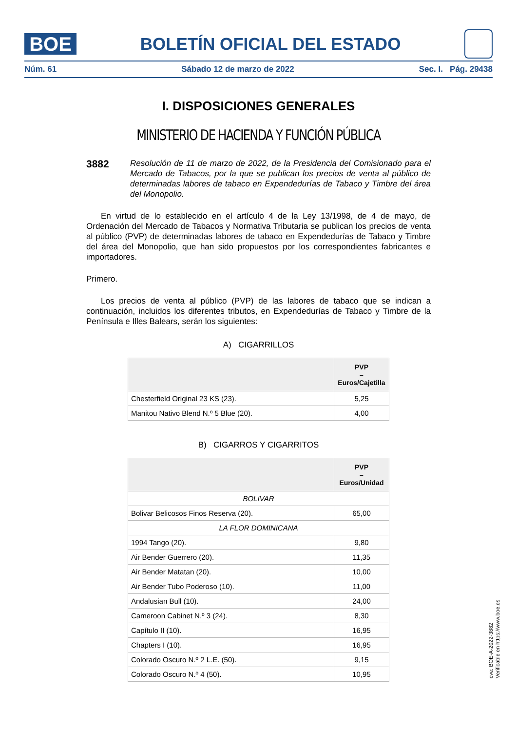BOE
BOLETÍN OFICIAL DEL ESTADO
Núm. 61 Sábado 12 de marzo de 2022 Sec. I. Pág. 29438
I. DISPOSICIONES GENERALES
MINISTERIO DE HACIENDA Y FUNCIÓN PÚBLICA
3882
Resolución de 11 de marzo de 2022, de la Presidencia del Comisionado para el Mercado de Tabacos, por la que se publican los precios de venta al público de determinadas labores de tabaco en Expendedurías de Tabaco y Timbre del área del Monopolio.
En virtud de lo establecido en el artículo 4 de la Ley 13/1998, de 4 de mayo, de Ordenación del Mercado de Tabacos y Normativa Tributaria se publican los precios de venta al público (PVP) de determinadas labores de tabaco en Expendedurías de Tabaco y Timbre del área del Monopolio, que han sido propuestos por los correspondientes fabricantes e importadores.
Primero.
Los precios de venta al público (PVP) de las labores de tabaco que se indican a continuación, incluidos los diferentes tributos, en Expendedurías de Tabaco y Timbre de la Península e Illes Balears, serán los siguientes:
A) CIGARRILLOS
| | PVP – Euros/Cajetilla |
| --- | --- |
| Chesterfield Original 23 KS (23). | 5,25 |
| Manitou Nativo Blend N.º 5 Blue (20). | 4,00 |
B) CIGARROS Y CIGARRITOS
| | PVP – Euros/Unidad |
| --- | --- |
| BOLIVAR | |
| Bolivar Belicosos Finos Reserva (20). | 65,00 |
| LA FLOR DOMINICANA | |
| 1994 Tango (20). | 9,80 |
| Air Bender Guerrero (20). | 11,35 |
| Air Bender Matatan (20). | 10,00 |
| Air Bender Tubo Poderoso (10). | 11,00 |
| Andalusian Bull (10). | 24,00 |
| Cameroon Cabinet N.º 3 (24). | 8,30 |
| Capítulo II (10). | 16,95 |
| Chapters I (10). | 16,95 |
| Colorado Oscuro N.º 2 L.E. (50). | 9,15 |
| Colorado Oscuro N.º 4 (50). | 10,95 |
cve: BOE-A-2022-3882
Verificable en https://www.boe.es